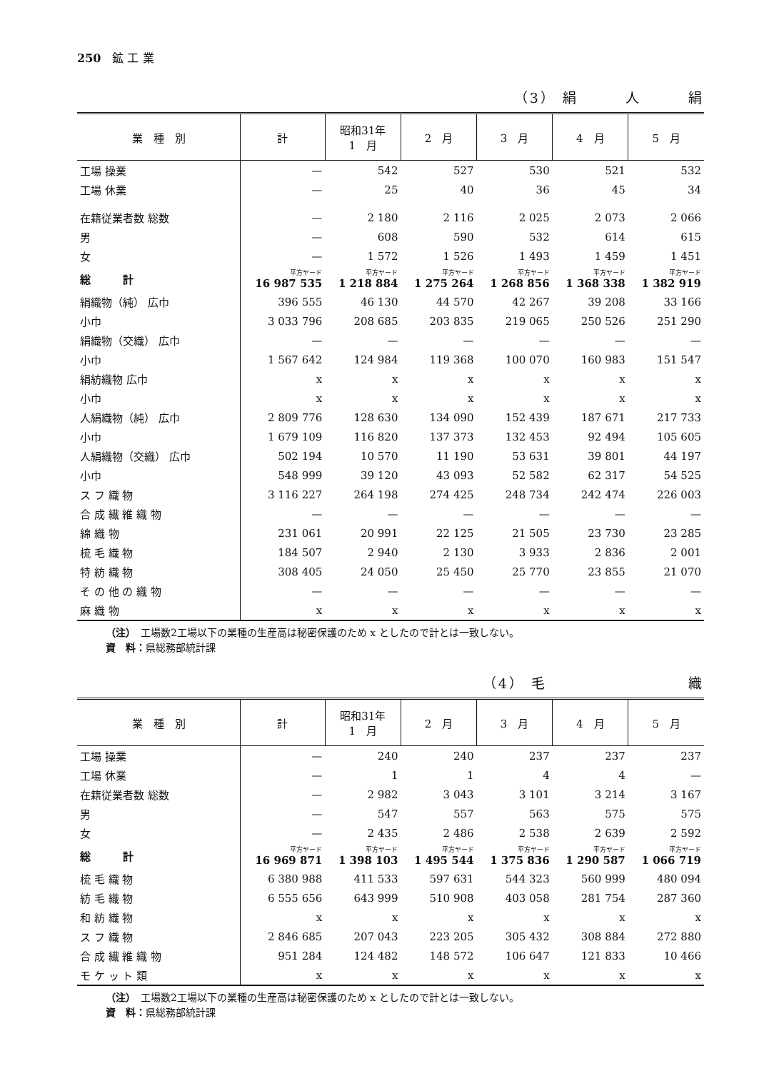250　鉱 工 業
（3） 絹　　　人　　　絹
| 業 種 別 | 計 | 昭和31年 1 月 | 2 月 | 3 月 | 4 月 | 5 月 |
| --- | --- | --- | --- | --- | --- | --- |
| 工場 操業 | — | 542 | 527 | 530 | 521 | 532 |
| 工場 休業 | — | 25 | 40 | 36 | 45 | 34 |
| 在籍従業者数 総数 | — | 2 180 | 2 116 | 2 025 | 2 073 | 2 066 |
| 男 | — | 608 | 590 | 532 | 614 | 615 |
| 女 | — | 1 572 | 1 526 | 1 493 | 1 459 | 1 451 |
| 総 計 | 平方ヤード 16 987 535 | 平方ヤード 1 218 884 | 平方ヤード 1 275 264 | 平方ヤード 1 268 856 | 平方ヤード 1 368 338 | 平方ヤード 1 382 919 |
| 絹織物（純） 広巾 | 396 555 | 46 130 | 44 570 | 42 267 | 39 208 | 33 166 |
| 小巾 | 3 033 796 | 208 685 | 203 835 | 219 065 | 250 526 | 251 290 |
| 絹織物（交織） 広巾 | — | — | — | — | — | — |
| 小巾 | 1 567 642 | 124 984 | 119 368 | 100 070 | 160 983 | 151 547 |
| 絹紡織物 広巾 | x | x | x | x | x | x |
| 小巾 | x | x | x | x | x | x |
| 人絹織物（純） 広巾 | 2 809 776 | 128 630 | 134 090 | 152 439 | 187 671 | 217 733 |
| 小巾 | 1 679 109 | 116 820 | 137 373 | 132 453 | 92 494 | 105 605 |
| 人絹織物（交織） 広巾 | 502 194 | 10 570 | 11 190 | 53 631 | 39 801 | 44 197 |
| 小巾 | 548 999 | 39 120 | 43 093 | 52 582 | 62 317 | 54 525 |
| ス フ 織 物 | 3 116 227 | 264 198 | 274 425 | 248 734 | 242 474 | 226 003 |
| 合 成 繊 維 織 物 | — | — | — | — | — | — |
| 綿 織 物 | 231 061 | 20 991 | 22 125 | 21 505 | 23 730 | 23 285 |
| 梳 毛 織 物 | 184 507 | 2 940 | 2 130 | 3 933 | 2 836 | 2 001 |
| 特 紡 織 物 | 308 405 | 24 050 | 25 450 | 25 770 | 23 855 | 21 070 |
| そ の 他 の 織 物 | — | — | — | — | — | — |
| 麻 織 物 | x | x | x | x | x | x |
（注）　工場数2工場以下の業種の生産高は秘密保護のため x としたので計とは一致しない。
資　料：県総務部統計課
（4） 毛　　　　　　　　　織
| 業 種 別 | 計 | 昭和31年 1 月 | 2 月 | 3 月 | 4 月 | 5 月 |
| --- | --- | --- | --- | --- | --- | --- |
| 工場 操業 | — | 240 | 240 | 237 | 237 | 237 |
| 工場 休業 | — | 1 | 1 | 4 | 4 | — |
| 在籍従業者数 総数 | — | 2 982 | 3 043 | 3 101 | 3 214 | 3 167 |
| 男 | — | 547 | 557 | 563 | 575 | 575 |
| 女 | — | 2 435 | 2 486 | 2 538 | 2 639 | 2 592 |
| 総 計 | 平方ヤード 16 969 871 | 平方ヤード 1 398 103 | 平方ヤード 1 495 544 | 平方ヤード 1 375 836 | 平方ヤード 1 290 587 | 平方ヤード 1 066 719 |
| 梳 毛 織 物 | 6 380 988 | 411 533 | 597 631 | 544 323 | 560 999 | 480 094 |
| 紡 毛 織 物 | 6 555 656 | 643 999 | 510 908 | 403 058 | 281 754 | 287 360 |
| 和 紡 織 物 | x | x | x | x | x | x |
| ス フ 織 物 | 2 846 685 | 207 043 | 223 205 | 305 432 | 308 884 | 272 880 |
| 合 成 繊 維 織 物 | 951 284 | 124 482 | 148 572 | 106 647 | 121 833 | 10 466 |
| モ ケ ッ ト 類 | x | x | x | x | x | x |
（注）　工場数2工場以下の業種の生産高は秘密保護のため x としたので計とは一致しない。
資　料：県総務部統計課